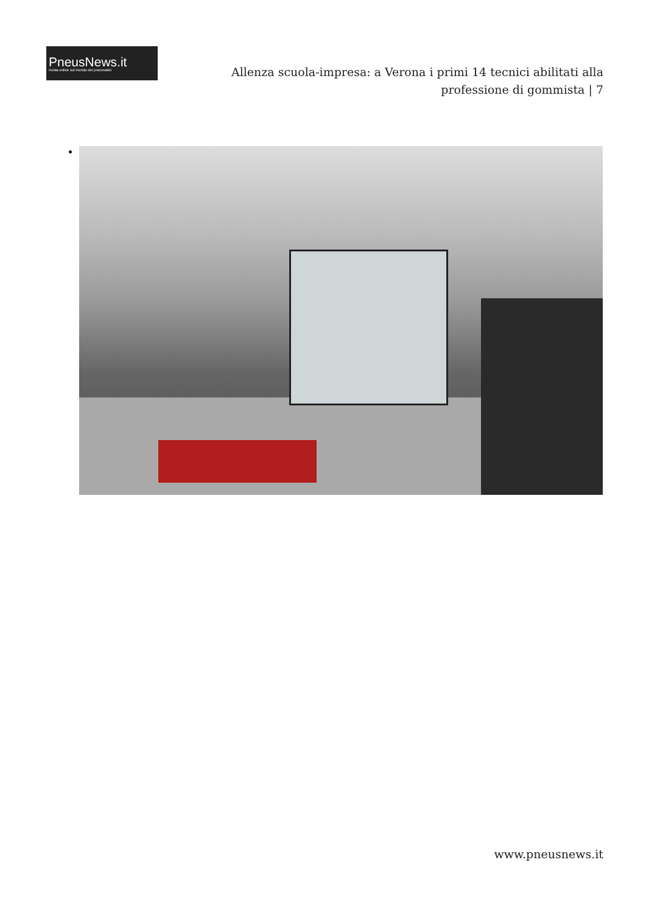PneusNews.it
rivista online sul mondo dei pneumatici
Allenza scuola-impresa: a Verona i primi 14 tecnici abilitati alla professione di gommista | 7
www.pneusnews.it